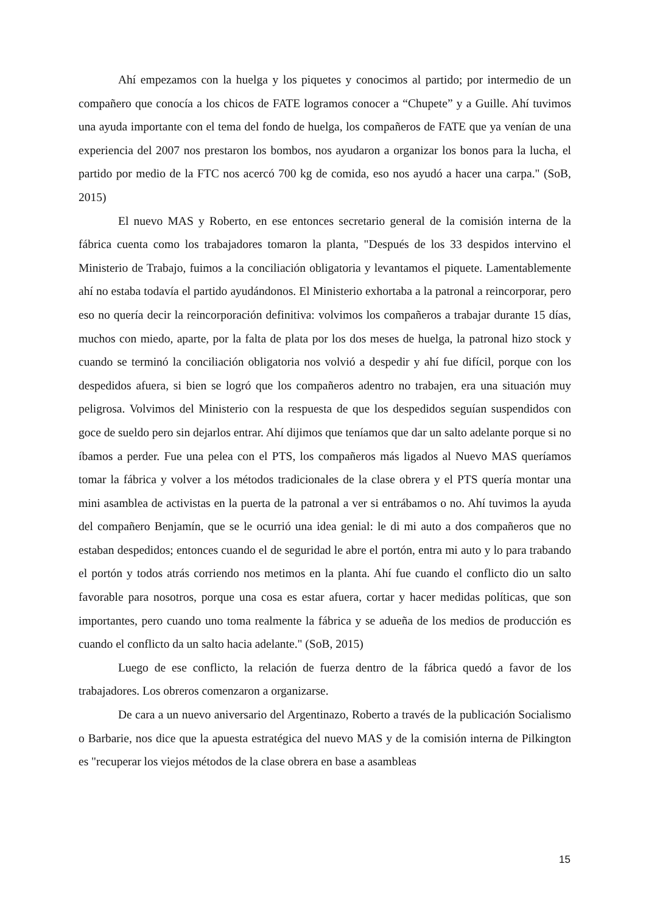Ahí empezamos con la huelga y los piquetes y conocimos al partido; por intermedio de un compañero que conocía a los chicos de FATE logramos conocer a “Chupete” y a Guille. Ahí tuvimos una ayuda importante con el tema del fondo de huelga, los compañeros de FATE que ya venían de una experiencia del 2007 nos prestaron los bombos, nos ayudaron a organizar los bonos para la lucha, el partido por medio de la FTC nos acercó 700 kg de comida, eso nos ayudó a hacer una carpa." (SoB, 2015)
El nuevo MAS y Roberto, en ese entonces secretario general de la comisión interna de la fábrica cuenta como los trabajadores tomaron la planta, "Después de los 33 despidos intervino el Ministerio de Trabajo, fuimos a la conciliación obligatoria y levantamos el piquete. Lamentablemente ahí no estaba todavía el partido ayudándonos. El Ministerio exhortaba a la patronal a reincorporar, pero eso no quería decir la reincorporación definitiva: volvimos los compañeros a trabajar durante 15 días, muchos con miedo, aparte, por la falta de plata por los dos meses de huelga, la patronal hizo stock y cuando se terminó la conciliación obligatoria nos volvió a despedir y ahí fue difícil, porque con los despedidos afuera, si bien se logró que los compañeros adentro no trabajen, era una situación muy peligrosa. Volvimos del Ministerio con la respuesta de que los despedidos seguían suspendidos con goce de sueldo pero sin dejarlos entrar. Ahí dijimos que teníamos que dar un salto adelante porque si no íbamos a perder. Fue una pelea con el PTS, los compañeros más ligados al Nuevo MAS queríamos tomar la fábrica y volver a los métodos tradicionales de la clase obrera y el PTS quería montar una mini asamblea de activistas en la puerta de la patronal a ver si entrábamos o no. Ahí tuvimos la ayuda del compañero Benjamín, que se le ocurrió una idea genial: le di mi auto a dos compañeros que no estaban despedidos; entonces cuando el de seguridad le abre el portón, entra mi auto y lo para trabando el portón y todos atrás corriendo nos metimos en la planta. Ahí fue cuando el conflicto dio un salto favorable para nosotros, porque una cosa es estar afuera, cortar y hacer medidas políticas, que son importantes, pero cuando uno toma realmente la fábrica y se adueña de los medios de producción es cuando el conflicto da un salto hacia adelante." (SoB, 2015)
Luego de ese conflicto, la relación de fuerza dentro de la fábrica quedó a favor de los trabajadores. Los obreros comenzaron a organizarse.
De cara a un nuevo aniversario del Argentinazo, Roberto a través de la publicación Socialismo o Barbarie, nos dice que la apuesta estratégica del nuevo MAS y de la comisión interna de Pilkington es "recuperar los viejos métodos de la clase obrera en base a asambleas
15